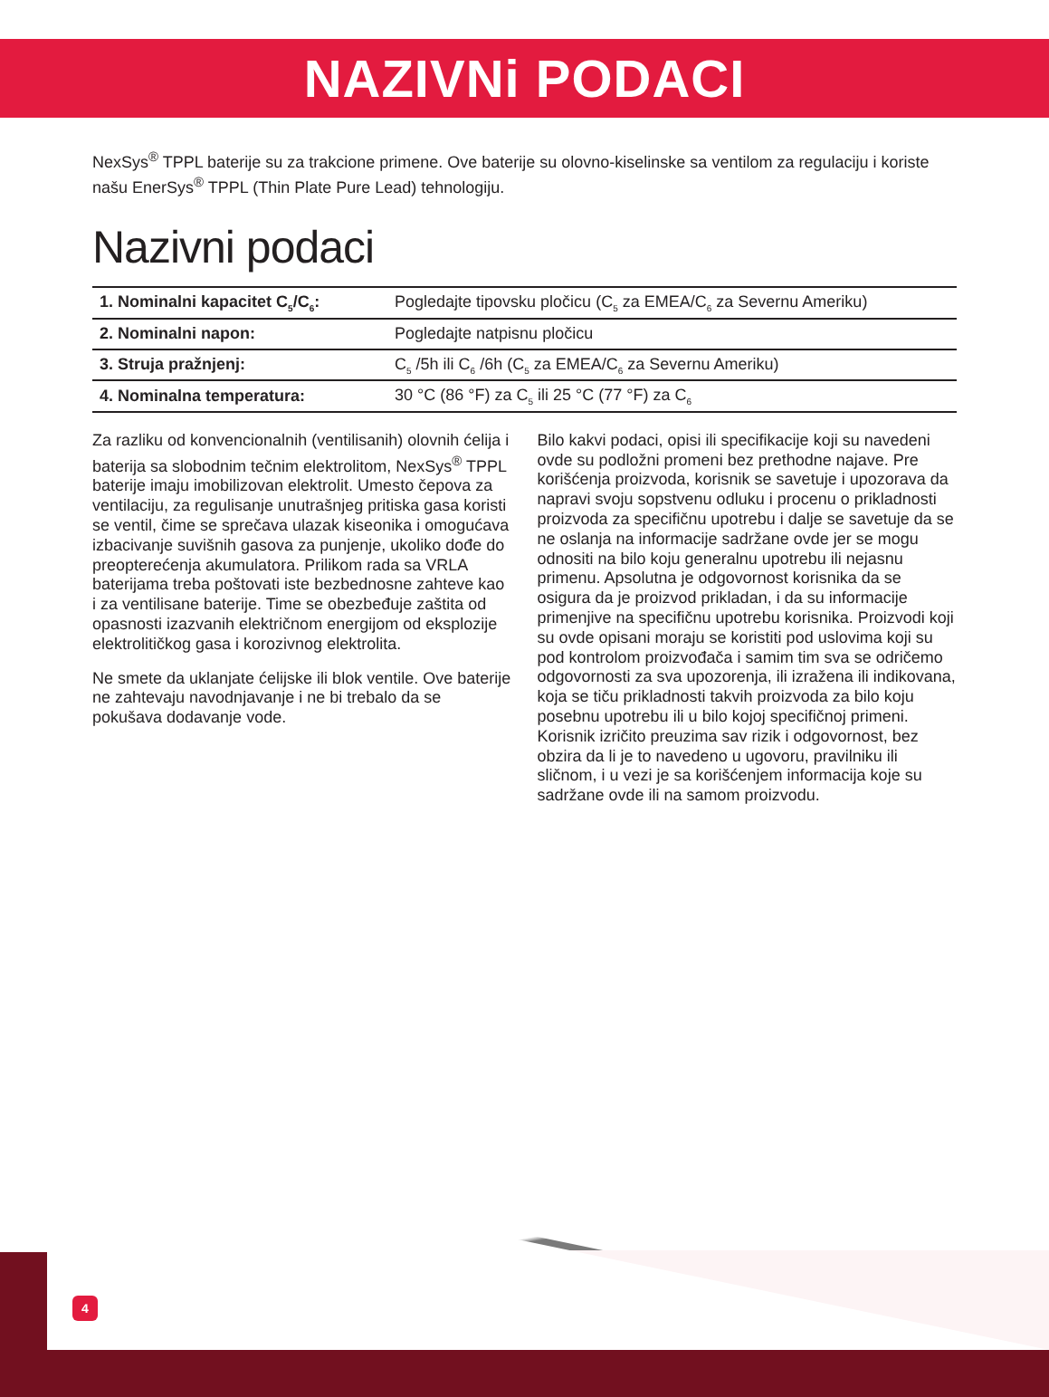NAZIVNi PODACI
NexSys<sup>®</sup> TPPL baterije su za trakcione primene. Ove baterije su olovno-kiselinske sa ventilom za regulaciju i koriste našu EnerSys<sup>®</sup> TPPL (Thin Plate Pure Lead) tehnologiju.
Nazivni podaci
| 1. Nominalni kapacitet C<sub>5</sub>/C<sub>6</sub>: | Pogledajte tipovsku pločicu (C<sub>5</sub> za EMEA/C<sub>6</sub> za Severnu Ameriku) |
| 2. Nominalni napon: | Pogledajte natpisnu pločicu |
| 3. Struja pražnjenj: | C<sub>5</sub> /5h ili C<sub>6</sub> /6h (C<sub>5</sub> za EMEA/C<sub>6</sub> za Severnu Ameriku) |
| 4. Nominalna temperatura: | 30 °C (86 °F) za C<sub>5</sub> ili 25 °C (77 °F) za C<sub>6</sub> |
Za razliku od konvencionalnih (ventilisanih) olovnih ćelija i baterija sa slobodnim tečnim elektrolitom, NexSys<sup>®</sup> TPPL baterije imaju imobilizovan elektrolit. Umesto čepova za ventilaciju, za regulisanje unutrašnjeg pritiska gasa koristi se ventil, čime se sprečava ulazak kiseonika i omogućava izbacivanje suvišnih gasova za punjenje, ukoliko dođe do preopterećenja akumulatora. Prilikom rada sa VRLA baterijama treba poštovati iste bezbednosne zahteve kao i za ventilisane baterije. Time se obezbeđuje zaštita od opasnosti izazvanih električnom energijom od eksplozije elektrolitičkog gasa i korozivnog elektrolita.
Ne smete da uklanjate ćelijske ili blok ventile. Ove baterije ne zahtevaju navodnjavanje i ne bi trebalo da se pokušava dodavanje vode.
Bilo kakvi podaci, opisi ili specifikacije koji su navedeni ovde su podložni promeni bez prethodne najave. Pre korišćenja proizvoda, korisnik se savetuje i upozorava da napravi svoju sopstvenu odluku i procenu o prikladnosti proizvoda za specifičnu upotrebu i dalje se savetuje da se ne oslanja na informacije sadržane ovde jer se mogu odnositi na bilo koju generalnu upotrebu ili nejasnu primenu. Apsolutna je odgovornost korisnika da se osigura da je proizvod prikladan, i da su informacije primenjive na specifičnu upotrebu korisnika. Proizvodi koji su ovde opisani moraju se koristiti pod uslovima koji su pod kontrolom proizvođača i samim tim sva se odričemo odgovornosti za sva upozorenja, ili izražena ili indikovana, koja se tiču prikladnosti takvih proizvoda za bilo koju posebnu upotrebu ili u bilo kojoj specifičnoj primeni. Korisnik izričito preuzima sav rizik i odgovornost, bez obzira da li je to navedeno u ugovoru, pravilniku ili sličnom, i u vezi je sa korišćenjem informacija koje su sadržane ovde ili na samom proizvodu.
4